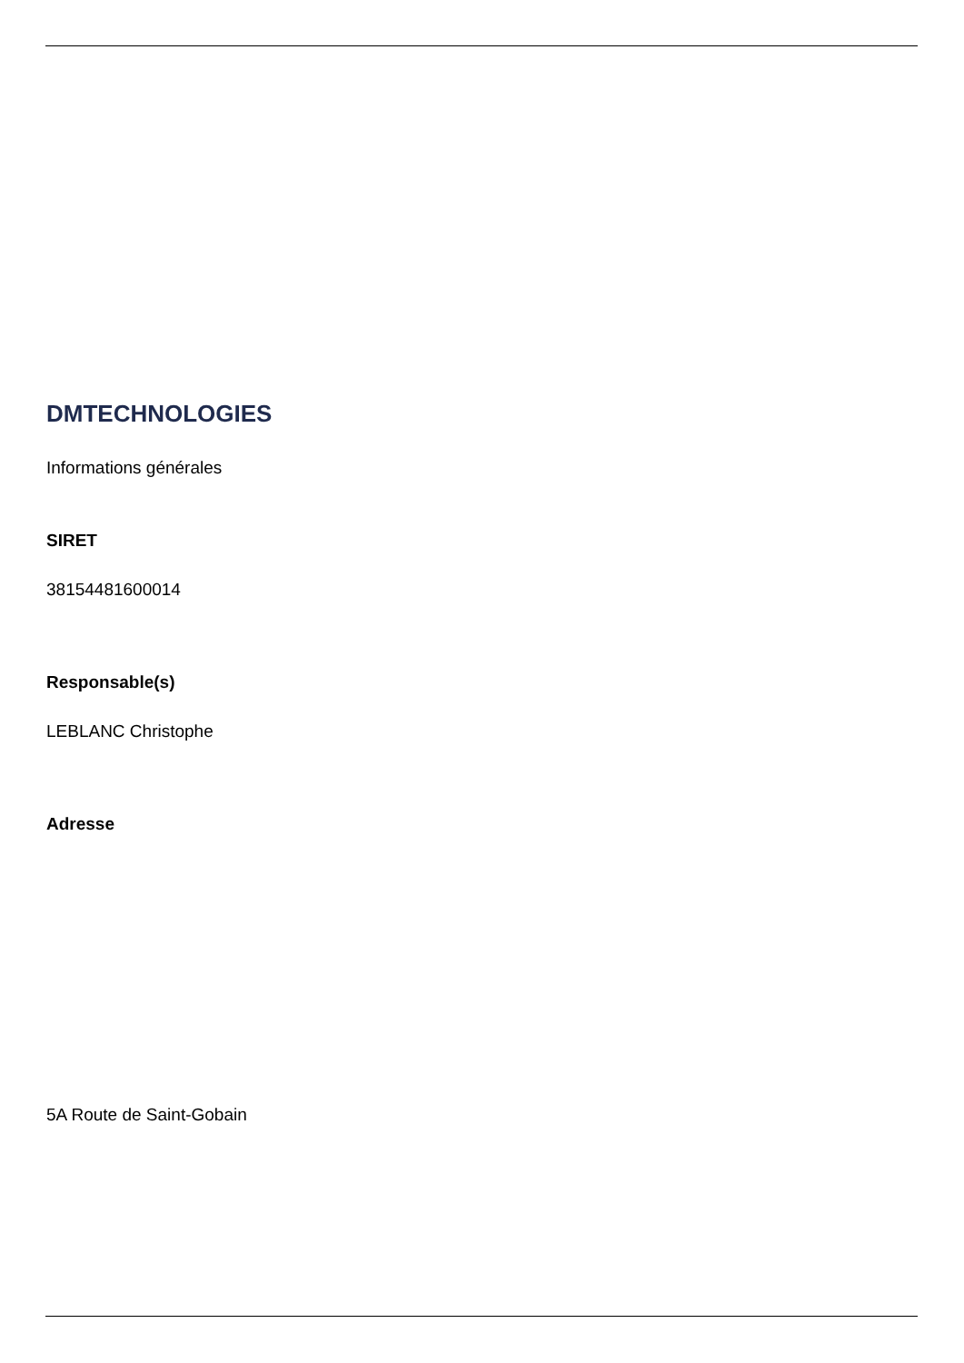DMTECHNOLOGIES
Informations générales
SIRET
38154481600014
Responsable(s)
LEBLANC Christophe
Adresse
5A Route de Saint-Gobain